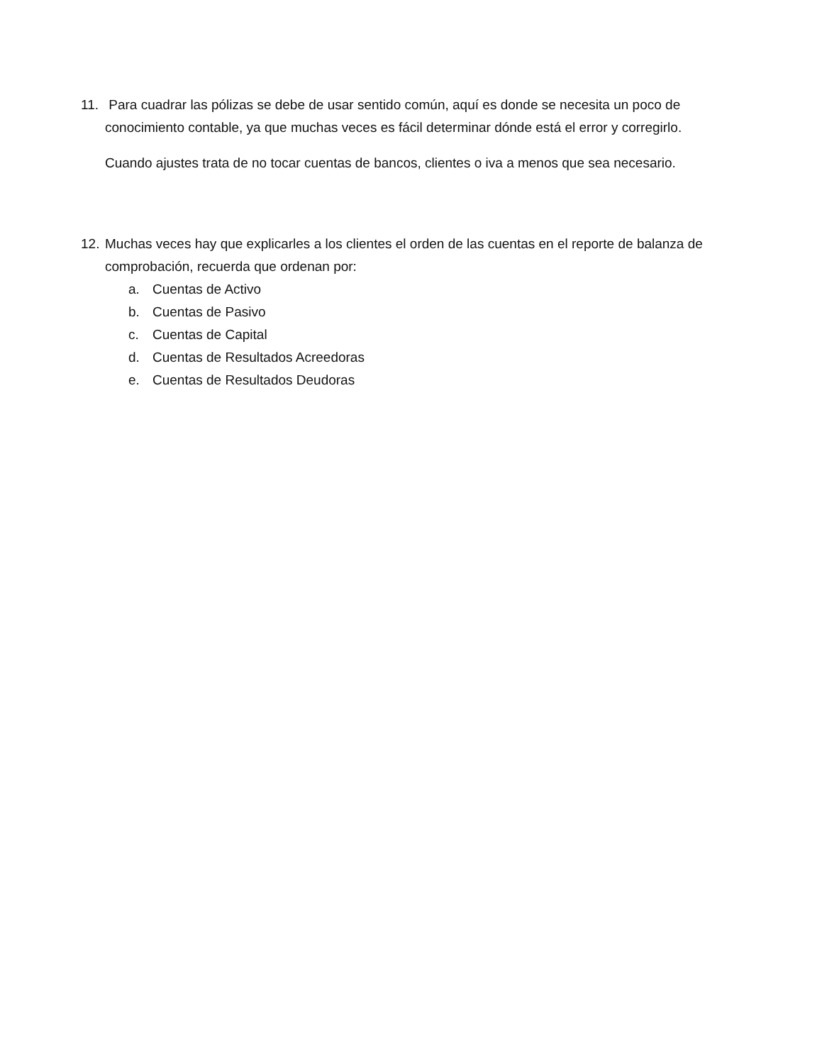11.
Para cuadrar las pólizas se debe de usar sentido común, aquí es donde se necesita un poco de conocimiento contable, ya que muchas veces es fácil determinar dónde está el error y corregirlo.
Cuando ajustes trata de no tocar cuentas de bancos, clientes o iva a menos que sea necesario.
12.
Muchas veces hay que explicarles a los clientes el orden de las cuentas en el reporte de balanza de comprobación, recuerda que ordenan por:
a. Cuentas de Activo
b. Cuentas de Pasivo
c. Cuentas de Capital
d. Cuentas de Resultados Acreedoras
e. Cuentas de Resultados Deudoras